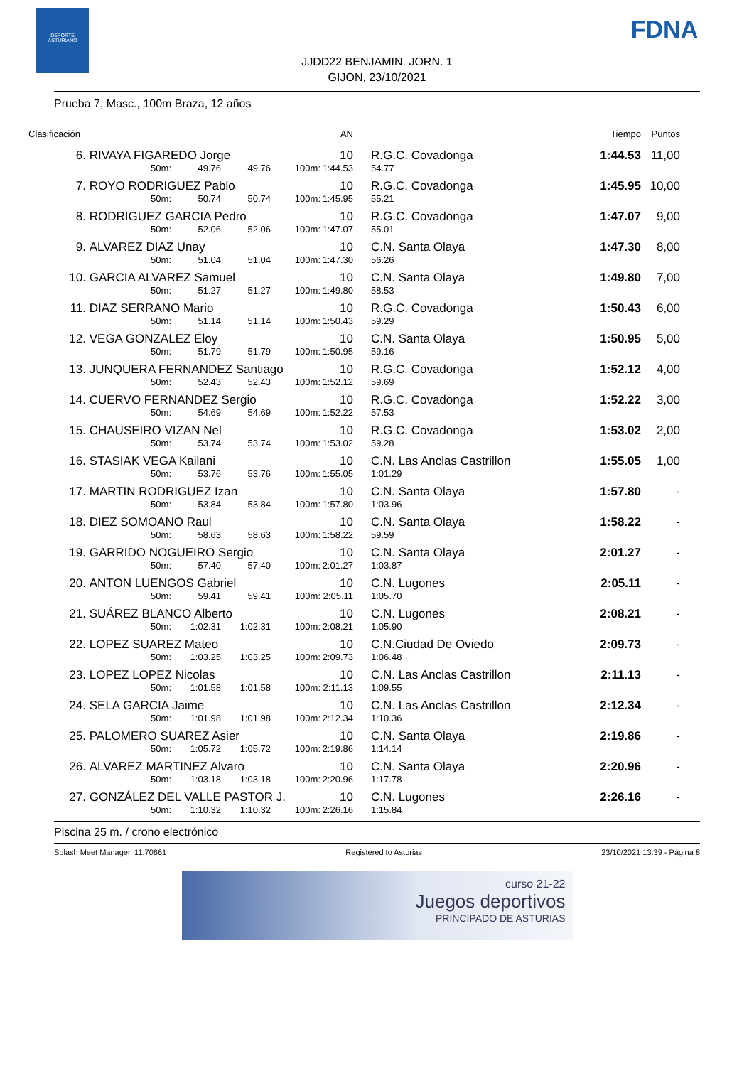DEPORTE
ASTURIANO
FDNA
JJDD22 BENJAMIN. JORN. 1
GIJON, 23/10/2021
Prueba 7, Masc., 100m Braza, 12 años
| Clasificación | | | | | AN | | | Tiempo | Puntos |
| --- | --- | --- | --- | --- | --- | --- | --- | --- | --- |
| 6. | RIVAYA FIGAREDO Jorge | | | | 10 | | R.G.C. Covadonga | 1:44.53 | 11,00 |
| | 50m: | 49.76 | 49.76 | 100m: | 1:44.53 | | 54.77 | | |
| 7. | ROYO RODRIGUEZ Pablo | | | | 10 | | R.G.C. Covadonga | 1:45.95 | 10,00 |
| | 50m: | 50.74 | 50.74 | 100m: | 1:45.95 | | 55.21 | | |
| 8. | RODRIGUEZ GARCIA Pedro | | | | 10 | | R.G.C. Covadonga | 1:47.07 | 9,00 |
| | 50m: | 52.06 | 52.06 | 100m: | 1:47.07 | | 55.01 | | |
| 9. | ALVAREZ DIAZ Unay | | | | 10 | | C.N. Santa Olaya | 1:47.30 | 8,00 |
| | 50m: | 51.04 | 51.04 | 100m: | 1:47.30 | | 56.26 | | |
| 10. | GARCIA ALVAREZ Samuel | | | | 10 | | C.N. Santa Olaya | 1:49.80 | 7,00 |
| | 50m: | 51.27 | 51.27 | 100m: | 1:49.80 | | 58.53 | | |
| 11. | DIAZ SERRANO Mario | | | | 10 | | R.G.C. Covadonga | 1:50.43 | 6,00 |
| | 50m: | 51.14 | 51.14 | 100m: | 1:50.43 | | 59.29 | | |
| 12. | VEGA GONZALEZ Eloy | | | | 10 | | C.N. Santa Olaya | 1:50.95 | 5,00 |
| | 50m: | 51.79 | 51.79 | 100m: | 1:50.95 | | 59.16 | | |
| 13. | JUNQUERA FERNANDEZ Santiago | | | | 10 | | R.G.C. Covadonga | 1:52.12 | 4,00 |
| | 50m: | 52.43 | 52.43 | 100m: | 1:52.12 | | 59.69 | | |
| 14. | CUERVO FERNANDEZ Sergio | | | | 10 | | R.G.C. Covadonga | 1:52.22 | 3,00 |
| | 50m: | 54.69 | 54.69 | 100m: | 1:52.22 | | 57.53 | | |
| 15. | CHAUSEIRO VIZAN Nel | | | | 10 | | R.G.C. Covadonga | 1:53.02 | 2,00 |
| | 50m: | 53.74 | 53.74 | 100m: | 1:53.02 | | 59.28 | | |
| 16. | STASIAK VEGA Kailani | | | | 10 | | C.N. Las Anclas Castrillon | 1:55.05 | 1,00 |
| | 50m: | 53.76 | 53.76 | 100m: | 1:55.05 | | 1:01.29 | | |
| 17. | MARTIN RODRIGUEZ Izan | | | | 10 | | C.N. Santa Olaya | 1:57.80 | - |
| | 50m: | 53.84 | 53.84 | 100m: | 1:57.80 | | 1:03.96 | | |
| 18. | DIEZ SOMOANO Raul | | | | 10 | | C.N. Santa Olaya | 1:58.22 | - |
| | 50m: | 58.63 | 58.63 | 100m: | 1:58.22 | | 59.59 | | |
| 19. | GARRIDO NOGUEIRO Sergio | | | | 10 | | C.N. Santa Olaya | 2:01.27 | - |
| | 50m: | 57.40 | 57.40 | 100m: | 2:01.27 | | 1:03.87 | | |
| 20. | ANTON LUENGOS Gabriel | | | | 10 | | C.N. Lugones | 2:05.11 | - |
| | 50m: | 59.41 | 59.41 | 100m: | 2:05.11 | | 1:05.70 | | |
| 21. | SUÁREZ BLANCO Alberto | | | | 10 | | C.N. Lugones | 2:08.21 | - |
| | 50m: | 1:02.31 | 1:02.31 | 100m: | 2:08.21 | | 1:05.90 | | |
| 22. | LOPEZ SUAREZ Mateo | | | | 10 | | C.N.Ciudad De Oviedo | 2:09.73 | - |
| | 50m: | 1:03.25 | 1:03.25 | 100m: | 2:09.73 | | 1:06.48 | | |
| 23. | LOPEZ LOPEZ Nicolas | | | | 10 | | C.N. Las Anclas Castrillon | 2:11.13 | - |
| | 50m: | 1:01.58 | 1:01.58 | 100m: | 2:11.13 | | 1:09.55 | | |
| 24. | SELA GARCIA Jaime | | | | 10 | | C.N. Las Anclas Castrillon | 2:12.34 | - |
| | 50m: | 1:01.98 | 1:01.98 | 100m: | 2:12.34 | | 1:10.36 | | |
| 25. | PALOMERO SUAREZ Asier | | | | 10 | | C.N. Santa Olaya | 2:19.86 | - |
| | 50m: | 1:05.72 | 1:05.72 | 100m: | 2:19.86 | | 1:14.14 | | |
| 26. | ALVAREZ MARTINEZ Alvaro | | | | 10 | | C.N. Santa Olaya | 2:20.96 | - |
| | 50m: | 1:03.18 | 1:03.18 | 100m: | 2:20.96 | | 1:17.78 | | |
| 27. | GONZÁLEZ DEL VALLE PASTOR J. | | | | 10 | | C.N. Lugones | 2:26.16 | - |
| | 50m: | 1:10.32 | 1:10.32 | 100m: | 2:26.16 | | 1:15.84 | | |
Piscina 25 m. / crono electrónico
Splash Meet Manager, 11.70661 Registered to Asturias 23/10/2021 13:39 - Página 8
curso 21-22
Juegos deportivos
PRINCIPADO DE ASTURIAS